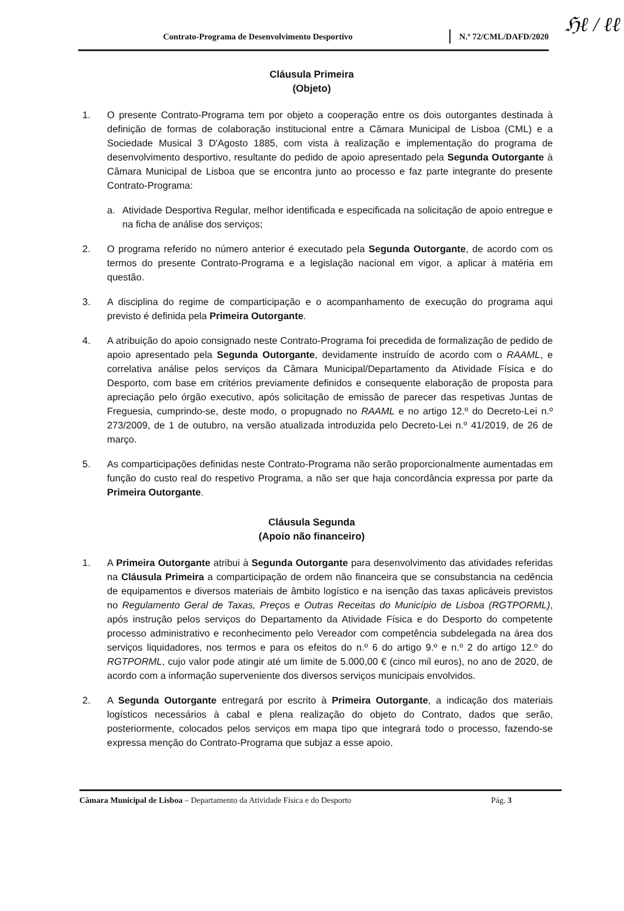ℌℓ / ℓℓ
Contrato-Programa de Desenvolvimento Desportivo
N.º 72/CML/DAFD/2020
Cláusula Primeira
(Objeto)
1. O presente Contrato-Programa tem por objeto a cooperação entre os dois outorgantes destinada à definição de formas de colaboração institucional entre a Câmara Municipal de Lisboa (CML) e a Sociedade Musical 3 D'Agosto 1885, com vista à realização e implementação do programa de desenvolvimento desportivo, resultante do pedido de apoio apresentado pela Segunda Outorgante à Câmara Municipal de Lisboa que se encontra junto ao processo e faz parte integrante do presente Contrato-Programa:
a. Atividade Desportiva Regular, melhor identificada e especificada na solicitação de apoio entregue e na ficha de análise dos serviços;
2. O programa referido no número anterior é executado pela Segunda Outorgante, de acordo com os termos do presente Contrato-Programa e a legislação nacional em vigor, a aplicar à matéria em questão.
3. A disciplina do regime de comparticipação e o acompanhamento de execução do programa aqui previsto é definida pela Primeira Outorgante.
4. A atribuição do apoio consignado neste Contrato-Programa foi precedida de formalização de pedido de apoio apresentado pela Segunda Outorgante, devidamente instruído de acordo com o RAAML, e correlativa análise pelos serviços da Câmara Municipal/Departamento da Atividade Física e do Desporto, com base em critérios previamente definidos e consequente elaboração de proposta para apreciação pelo órgão executivo, após solicitação de emissão de parecer das respetivas Juntas de Freguesia, cumprindo-se, deste modo, o propugnado no RAAML e no artigo 12.º do Decreto-Lei n.º 273/2009, de 1 de outubro, na versão atualizada introduzida pelo Decreto-Lei n.º 41/2019, de 26 de março.
5. As comparticipações definidas neste Contrato-Programa não serão proporcionalmente aumentadas em função do custo real do respetivo Programa, a não ser que haja concordância expressa por parte da Primeira Outorgante.
Cláusula Segunda
(Apoio não financeiro)
1. A Primeira Outorgante atribui à Segunda Outorgante para desenvolvimento das atividades referidas na Cláusula Primeira a comparticipação de ordem não financeira que se consubstancia na cedência de equipamentos e diversos materiais de âmbito logístico e na isenção das taxas aplicáveis previstos no Regulamento Geral de Taxas, Preços e Outras Receitas do Município de Lisboa (RGTPORML), após instrução pelos serviços do Departamento da Atividade Física e do Desporto do competente processo administrativo e reconhecimento pelo Vereador com competência subdelegada na área dos serviços liquidadores, nos termos e para os efeitos do n.º 6 do artigo 9.º e n.º 2 do artigo 12.º do RGTPORML, cujo valor pode atingir até um limite de 5.000,00 € (cinco mil euros), no ano de 2020, de acordo com a informação superveniente dos diversos serviços municipais envolvidos.
2. A Segunda Outorgante entregará por escrito à Primeira Outorgante, a indicação dos materiais logísticos necessários à cabal e plena realização do objeto do Contrato, dados que serão, posteriormente, colocados pelos serviços em mapa tipo que integrará todo o processo, fazendo-se expressa menção do Contrato-Programa que subjaz a esse apoio.
Câmara Municipal de Lisboa – Departamento da Atividade Física e do Desporto
Pág. 3